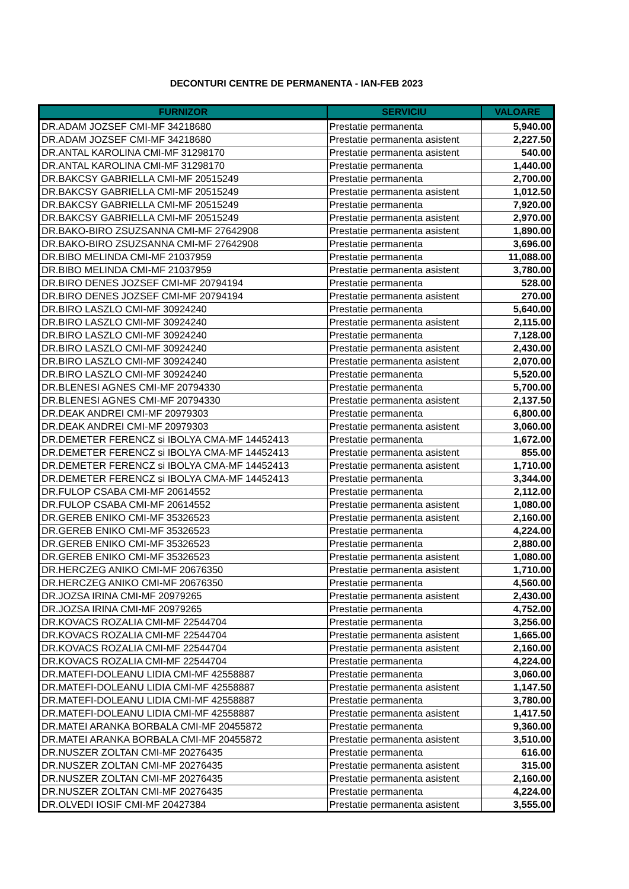DECONTURI CENTRE DE PERMANENTA - IAN-FEB 2023
| FURNIZOR | SERVICIU | VALOARE |
| --- | --- | --- |
| DR.ADAM JOZSEF CMI-MF 34218680 | Prestatie permanenta | 5,940.00 |
| DR.ADAM JOZSEF CMI-MF 34218680 | Prestatie permanenta asistent | 2,227.50 |
| DR.ANTAL KAROLINA CMI-MF 31298170 | Prestatie permanenta asistent | 540.00 |
| DR.ANTAL KAROLINA CMI-MF 31298170 | Prestatie permanenta | 1,440.00 |
| DR.BAKCSY GABRIELLA CMI-MF 20515249 | Prestatie permanenta | 2,700.00 |
| DR.BAKCSY GABRIELLA CMI-MF 20515249 | Prestatie permanenta asistent | 1,012.50 |
| DR.BAKCSY GABRIELLA CMI-MF 20515249 | Prestatie permanenta | 7,920.00 |
| DR.BAKCSY GABRIELLA CMI-MF 20515249 | Prestatie permanenta asistent | 2,970.00 |
| DR.BAKO-BIRO ZSUZSANNA CMI-MF 27642908 | Prestatie permanenta asistent | 1,890.00 |
| DR.BAKO-BIRO ZSUZSANNA CMI-MF 27642908 | Prestatie permanenta | 3,696.00 |
| DR.BIBO MELINDA CMI-MF 21037959 | Prestatie permanenta | 11,088.00 |
| DR.BIBO MELINDA CMI-MF 21037959 | Prestatie permanenta asistent | 3,780.00 |
| DR.BIRO DENES JOZSEF CMI-MF 20794194 | Prestatie permanenta | 528.00 |
| DR.BIRO DENES JOZSEF CMI-MF 20794194 | Prestatie permanenta asistent | 270.00 |
| DR.BIRO LASZLO CMI-MF 30924240 | Prestatie permanenta | 5,640.00 |
| DR.BIRO LASZLO CMI-MF 30924240 | Prestatie permanenta asistent | 2,115.00 |
| DR.BIRO LASZLO CMI-MF 30924240 | Prestatie permanenta | 7,128.00 |
| DR.BIRO LASZLO CMI-MF 30924240 | Prestatie permanenta asistent | 2,430.00 |
| DR.BIRO LASZLO CMI-MF 30924240 | Prestatie permanenta asistent | 2,070.00 |
| DR.BIRO LASZLO CMI-MF 30924240 | Prestatie permanenta | 5,520.00 |
| DR.BLENESI AGNES CMI-MF 20794330 | Prestatie permanenta | 5,700.00 |
| DR.BLENESI AGNES CMI-MF 20794330 | Prestatie permanenta asistent | 2,137.50 |
| DR.DEAK ANDREI CMI-MF 20979303 | Prestatie permanenta | 6,800.00 |
| DR.DEAK ANDREI CMI-MF 20979303 | Prestatie permanenta asistent | 3,060.00 |
| DR.DEMETER FERENCZ si IBOLYA CMA-MF 14452413 | Prestatie permanenta | 1,672.00 |
| DR.DEMETER FERENCZ si IBOLYA CMA-MF 14452413 | Prestatie permanenta asistent | 855.00 |
| DR.DEMETER FERENCZ si IBOLYA CMA-MF 14452413 | Prestatie permanenta asistent | 1,710.00 |
| DR.DEMETER FERENCZ si IBOLYA CMA-MF 14452413 | Prestatie permanenta | 3,344.00 |
| DR.FULOP CSABA CMI-MF 20614552 | Prestatie permanenta | 2,112.00 |
| DR.FULOP CSABA CMI-MF 20614552 | Prestatie permanenta asistent | 1,080.00 |
| DR.GEREB ENIKO CMI-MF 35326523 | Prestatie permanenta asistent | 2,160.00 |
| DR.GEREB ENIKO CMI-MF 35326523 | Prestatie permanenta | 4,224.00 |
| DR.GEREB ENIKO CMI-MF 35326523 | Prestatie permanenta | 2,880.00 |
| DR.GEREB ENIKO CMI-MF 35326523 | Prestatie permanenta asistent | 1,080.00 |
| DR.HERCZEG ANIKO CMI-MF 20676350 | Prestatie permanenta asistent | 1,710.00 |
| DR.HERCZEG ANIKO CMI-MF 20676350 | Prestatie permanenta | 4,560.00 |
| DR.JOZSA IRINA CMI-MF 20979265 | Prestatie permanenta asistent | 2,430.00 |
| DR.JOZSA IRINA CMI-MF 20979265 | Prestatie permanenta | 4,752.00 |
| DR.KOVACS ROZALIA CMI-MF 22544704 | Prestatie permanenta | 3,256.00 |
| DR.KOVACS ROZALIA CMI-MF 22544704 | Prestatie permanenta asistent | 1,665.00 |
| DR.KOVACS ROZALIA CMI-MF 22544704 | Prestatie permanenta asistent | 2,160.00 |
| DR.KOVACS ROZALIA CMI-MF 22544704 | Prestatie permanenta | 4,224.00 |
| DR.MATEFI-DOLEANU LIDIA CMI-MF 42558887 | Prestatie permanenta | 3,060.00 |
| DR.MATEFI-DOLEANU LIDIA CMI-MF 42558887 | Prestatie permanenta asistent | 1,147.50 |
| DR.MATEFI-DOLEANU LIDIA CMI-MF 42558887 | Prestatie permanenta | 3,780.00 |
| DR.MATEFI-DOLEANU LIDIA CMI-MF 42558887 | Prestatie permanenta asistent | 1,417.50 |
| DR.MATEI ARANKA BORBALA CMI-MF 20455872 | Prestatie permanenta | 9,360.00 |
| DR.MATEI ARANKA BORBALA CMI-MF 20455872 | Prestatie permanenta asistent | 3,510.00 |
| DR.NUSZER ZOLTAN CMI-MF 20276435 | Prestatie permanenta | 616.00 |
| DR.NUSZER ZOLTAN CMI-MF 20276435 | Prestatie permanenta asistent | 315.00 |
| DR.NUSZER ZOLTAN CMI-MF 20276435 | Prestatie permanenta asistent | 2,160.00 |
| DR.NUSZER ZOLTAN CMI-MF 20276435 | Prestatie permanenta | 4,224.00 |
| DR.OLVEDI IOSIF CMI-MF 20427384 | Prestatie permanenta asistent | 3,555.00 |